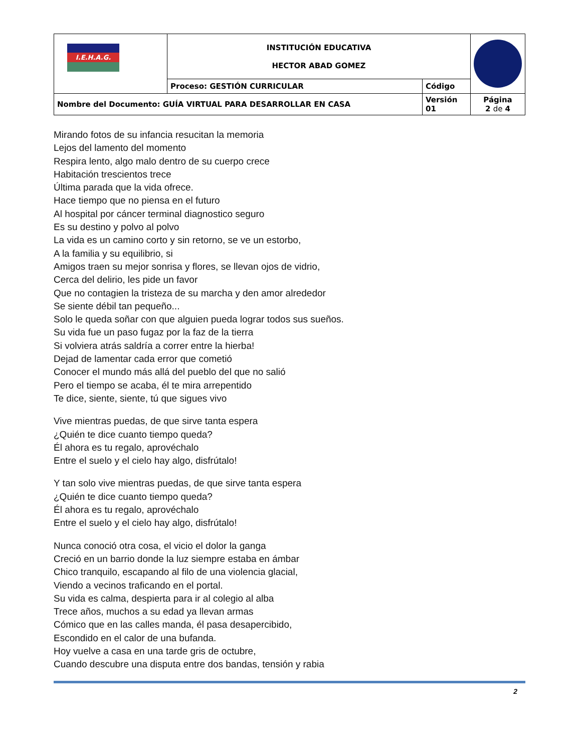| I.E.H.A.G. | INSTITUCIÓN EDUCATIVA HECTOR ABAD GOMEZ | | |
| | Proceso: GESTIÓN CURRICULAR | Código | |
| Nombre del Documento: GUÍA VIRTUAL PARA DESARROLLAR EN CASA | | Versión 01 | Página 2 de 4 |
Mirando fotos de su infancia resucitan la memoria
Lejos del lamento del momento
Respira lento, algo malo dentro de su cuerpo crece
Habitación trescientos trece
Última parada que la vida ofrece.
Hace tiempo que no piensa en el futuro
Al hospital por cáncer terminal diagnostico seguro
Es su destino y polvo al polvo
La vida es un camino corto y sin retorno, se ve un estorbo,
A la familia y su equilibrio, si
Amigos traen su mejor sonrisa y flores, se llevan ojos de vidrio,
Cerca del delirio, les pide un favor
Que no contagien la tristeza de su marcha y den amor alrededor
Se siente débil tan pequeño...
Solo le queda soñar con que alguien pueda lograr todos sus sueños.
Su vida fue un paso fugaz por la faz de la tierra
Si volviera atrás saldría a correr entre la hierba!
Dejad de lamentar cada error que cometió
Conocer el mundo más allá del pueblo del que no salió
Pero el tiempo se acaba, él te mira arrepentido
Te dice, siente, siente, tú que sigues vivo
Vive mientras puedas, de que sirve tanta espera
¿Quién te dice cuanto tiempo queda?
Él ahora es tu regalo, aprovéchalo
Entre el suelo y el cielo hay algo, disfrútalo!
Y tan solo vive mientras puedas, de que sirve tanta espera
¿Quién te dice cuanto tiempo queda?
Él ahora es tu regalo, aprovéchalo
Entre el suelo y el cielo hay algo, disfrútalo!
Nunca conoció otra cosa, el vicio el dolor la ganga
Creció en un barrio donde la luz siempre estaba en ámbar
Chico tranquilo, escapando al filo de una violencia glacial,
Viendo a vecinos traficando en el portal.
Su vida es calma, despierta para ir al colegio al alba
Trece años, muchos a su edad ya llevan armas
Cómico que en las calles manda, él pasa desapercibido,
Escondido en el calor de una bufanda.
Hoy vuelve a casa en una tarde gris de octubre,
Cuando descubre una disputa entre dos bandas, tensión y rabia
2